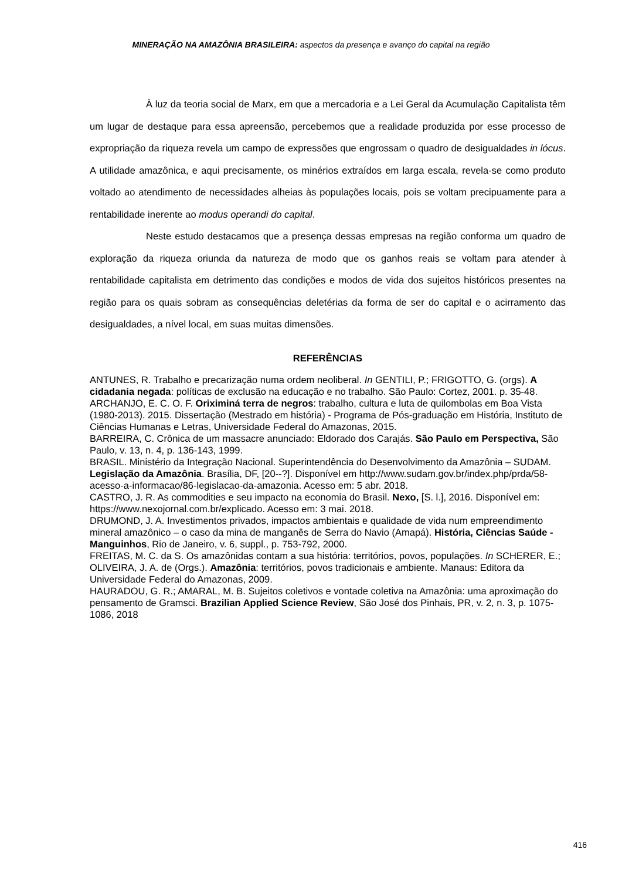MINERAÇÃO NA AMAZÔNIA BRASILEIRA: aspectos da presença e avanço do capital na região
À luz da teoria social de Marx, em que a mercadoria e a Lei Geral da Acumulação Capitalista têm um lugar de destaque para essa apreensão, percebemos que a realidade produzida por esse processo de expropriação da riqueza revela um campo de expressões que engrossam o quadro de desigualdades in lócus. A utilidade amazônica, e aqui precisamente, os minérios extraídos em larga escala, revela-se como produto voltado ao atendimento de necessidades alheias às populações locais, pois se voltam precipuamente para a rentabilidade inerente ao modus operandi do capital.
Neste estudo destacamos que a presença dessas empresas na região conforma um quadro de exploração da riqueza oriunda da natureza de modo que os ganhos reais se voltam para atender à rentabilidade capitalista em detrimento das condições e modos de vida dos sujeitos históricos presentes na região para os quais sobram as consequências deletérias da forma de ser do capital e o acirramento das desigualdades, a nível local, em suas muitas dimensões.
REFERÊNCIAS
ANTUNES, R. Trabalho e precarização numa ordem neoliberal. In GENTILI, P.; FRIGOTTO, G. (orgs). A cidadania negada: políticas de exclusão na educação e no trabalho. São Paulo: Cortez, 2001. p. 35-48.
ARCHANJO, E. C. O. F. Oriximiná terra de negros: trabalho, cultura e luta de quilombolas em Boa Vista (1980-2013). 2015. Dissertação (Mestrado em história) - Programa de Pós-graduação em História, Instituto de Ciências Humanas e Letras, Universidade Federal do Amazonas, 2015.
BARREIRA, C. Crônica de um massacre anunciado: Eldorado dos Carajás. São Paulo em Perspectiva, São Paulo, v. 13, n. 4, p. 136-143, 1999.
BRASIL. Ministério da Integração Nacional. Superintendência do Desenvolvimento da Amazônia – SUDAM. Legislação da Amazônia. Brasília, DF, [20--?]. Disponível em http://www.sudam.gov.br/index.php/prda/58-acesso-a-informacao/86-legislacao-da-amazonia. Acesso em: 5 abr. 2018.
CASTRO, J. R. As commodities e seu impacto na economia do Brasil. Nexo, [S. l.], 2016. Disponível em: https://www.nexojornal.com.br/explicado. Acesso em: 3 mai. 2018.
DRUMOND, J. A. Investimentos privados, impactos ambientais e qualidade de vida num empreendimento mineral amazônico – o caso da mina de manganês de Serra do Navio (Amapá). História, Ciências Saúde - Manguinhos, Rio de Janeiro, v. 6, suppl., p. 753-792, 2000.
FREITAS, M. C. da S. Os amazônidas contam a sua história: territórios, povos, populações. In SCHERER, E.; OLIVEIRA, J. A. de (Orgs.). Amazônia: territórios, povos tradicionais e ambiente. Manaus: Editora da Universidade Federal do Amazonas, 2009.
HAURADOU, G. R.; AMARAL, M. B. Sujeitos coletivos e vontade coletiva na Amazônia: uma aproximação do pensamento de Gramsci. Brazilian Applied Science Review, São José dos Pinhais, PR, v. 2, n. 3, p. 1075-1086, 2018
416